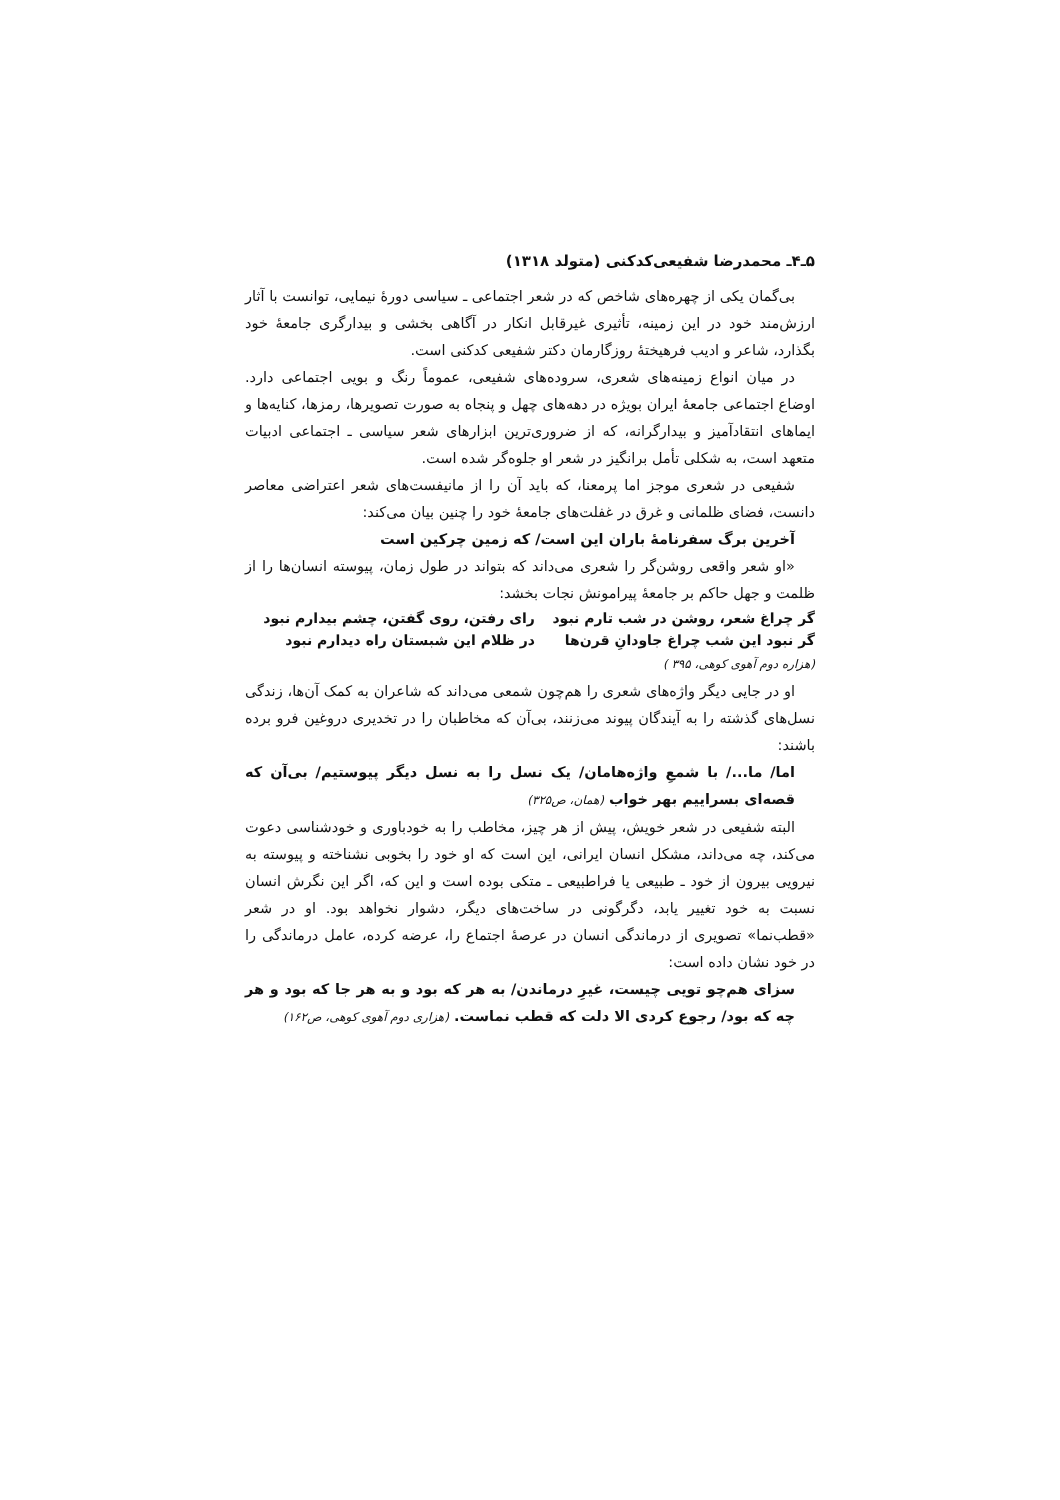۵ـ۴ـ محمدرضا شفیعی‌کدکنی (متولد ۱۳۱۸)
بی‌گمان یکی از چهره‌های شاخص که در شعر اجتماعی ـ سیاسی دورهٔ نیمایی، توانست با آثار ارزش‌مند خود در این زمینه، تأثیری غیرقابل انکار در آگاهی بخشی و بیدارگری جامعهٔ خود بگذارد، شاعر و ادیب فرهیختهٔ روزگارمان دکتر شفیعی کدکنی است.
در میان انواع زمینه‌های شعری، سروده‌های شفیعی، عموماً رنگ و بویی اجتماعی دارد. اوضاع اجتماعی جامعهٔ ایران بویژه در دهه‌های چهل و پنجاه به صورت تصویرها، رمزها، کنایه‌ها و ایماهای انتقادآمیز و بیدارگرانه، که از ضروری‌ترین ابزارهای شعر سیاسی ـ اجتماعی ادبیات متعهد است، به شکلی تأمل برانگیز در شعر او جلوه‌گر شده است.
شفیعی در شعری موجز اما پرمعنا، که باید آن را از مانیفست‌های شعر اعتراضی معاصر دانست، فضای ظلمانی و غرق در غفلت‌های جامعهٔ خود را چنین بیان می‌کند:
آخرین برگ سفرنامهٔ باران این است/ که زمین چرکین است
«او شعر واقعی روشن‌گر را شعری می‌داند که بتواند در طول زمان، پیوسته انسان‌ها را از ظلمت و جهل حاکم بر جامعهٔ پیرامونش نجات بخشد:
| گر چراغ شعر، روشن در شب تارم نبود | رای رفتن، روی گفتن، چشم بیدارم نبود |
| گر نبود این شب چراغ جاودانِ قرن‌ها | در ظلام این شبستان راه دیدارم نبود |
(هزاره دوم آهوی کوهی، ۳۹۵ )
او در جایی دیگر واژه‌های شعری را هم‌چون شمعی می‌داند که شاعران به کمک آن‌ها، زندگی نسل‌های گذشته را به آیندگان پیوند می‌زنند، بی‌آن که مخاطبان را در تخدیری دروغین فرو برده باشند:
اما/ ما.../ با شمعِ واژه‌هامان/ یک نسل را به نسل دیگر پیوستیم/ بی‌آن که قصه‌ای بسراییم بهر خواب (همان، ص۳۲۵)
البته شفیعی در شعر خویش، پیش از هر چیز، مخاطب را به خودباوری و خودشناسی دعوت می‌کند، چه می‌داند، مشکل انسان ایرانی، این است که او خود را بخوبی نشناخته و پیوسته به نیرویی بیرون از خود ـ طبیعی یا فراطبیعی ـ متکی بوده است و این که، اگر این نگرش انسان نسبت به خود تغییر یابد، دگرگونی در ساخت‌های دیگر، دشوار نخواهد بود. او در شعر «قطب‌نما» تصویری از درماندگی انسان در عرصهٔ اجتماع را، عرضه کرده، عامل درماندگی را در خود نشان داده است:
سزای هم‌چو تویی چیست، غیرِ درماندن/ به هر که بود و به هر جا که بود و هر چه که بود/ رجوع کردی الا دلت که قطب نماست. (هزاری دوم آهوی کوهی، ص۱۶۲)